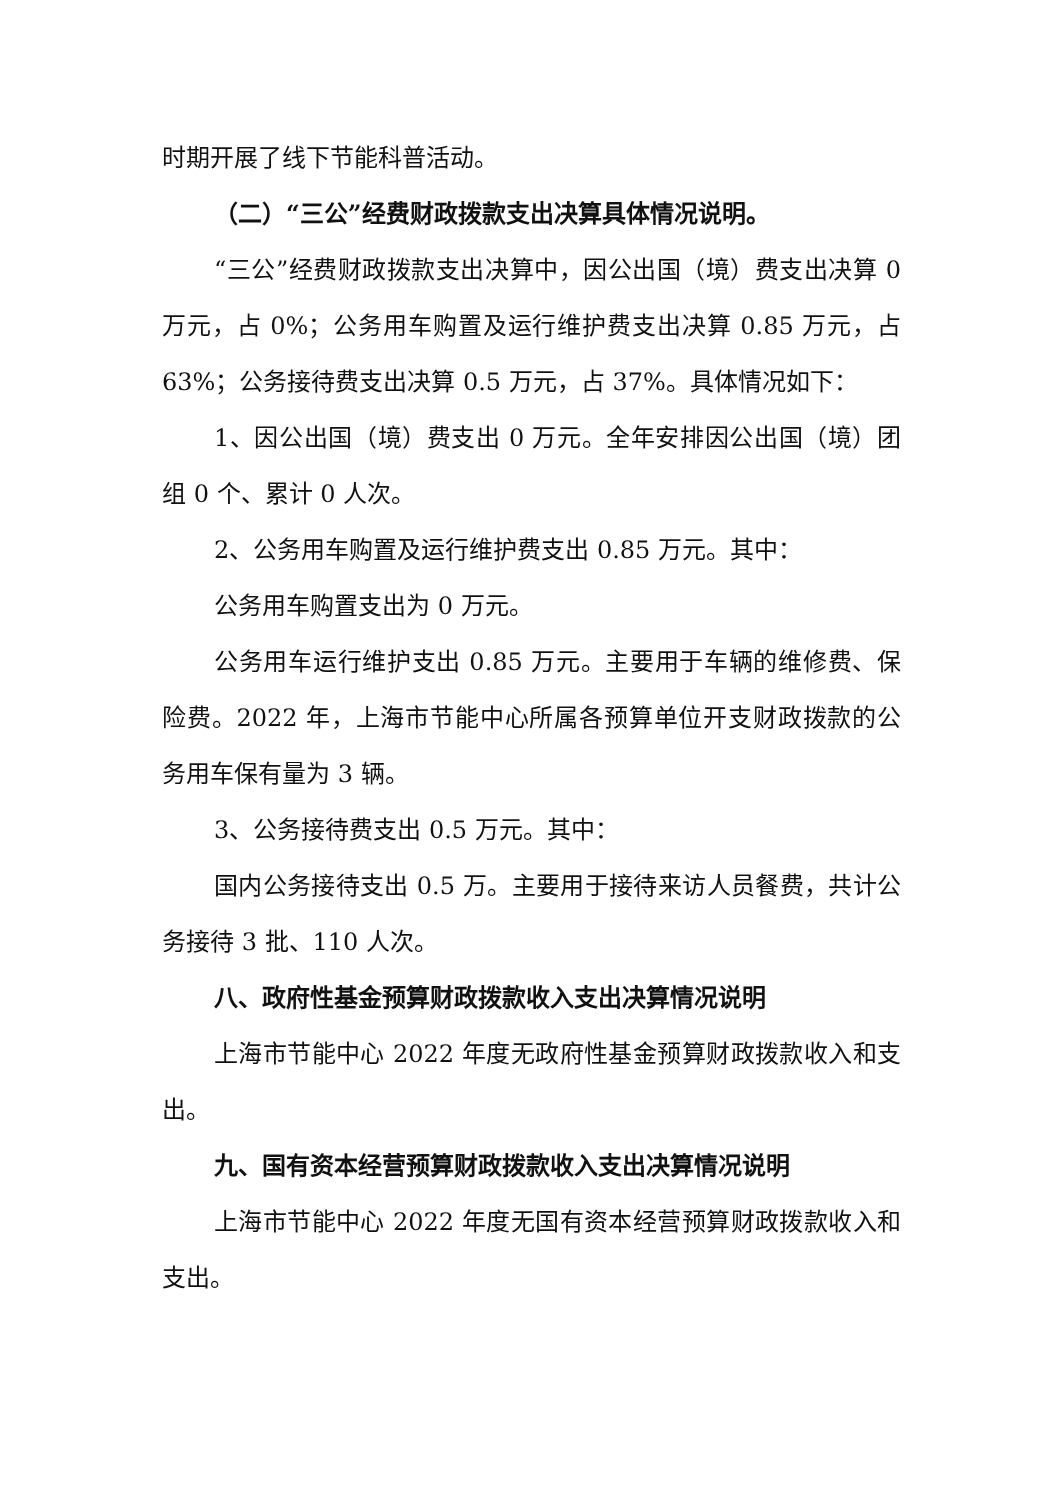时期开展了线下节能科普活动。
（二）“三公”经费财政拨款支出决算具体情况说明。
“三公”经费财政拨款支出决算中，因公出国（境）费支出决算 0 万元，占 0%；公务用车购置及运行维护费支出决算 0.85 万元，占 63%；公务接待费支出决算 0.5 万元，占 37%。具体情况如下：
1、因公出国（境）费支出 0 万元。全年安排因公出国（境）团组 0 个、累计 0 人次。
2、公务用车购置及运行维护费支出 0.85 万元。其中：
公务用车购置支出为 0 万元。
公务用车运行维护支出 0.85 万元。主要用于车辆的维修费、保险费。2022 年，上海市节能中心所属各预算单位开支财政拨款的公务用车保有量为 3 辆。
3、公务接待费支出 0.5 万元。其中：
国内公务接待支出 0.5 万。主要用于接待来访人员餐费，共计公务接待 3 批、110 人次。
八、政府性基金预算财政拨款收入支出决算情况说明
上海市节能中心 2022 年度无政府性基金预算财政拨款收入和支出。
九、国有资本经营预算财政拨款收入支出决算情况说明
上海市节能中心 2022 年度无国有资本经营预算财政拨款收入和支出。